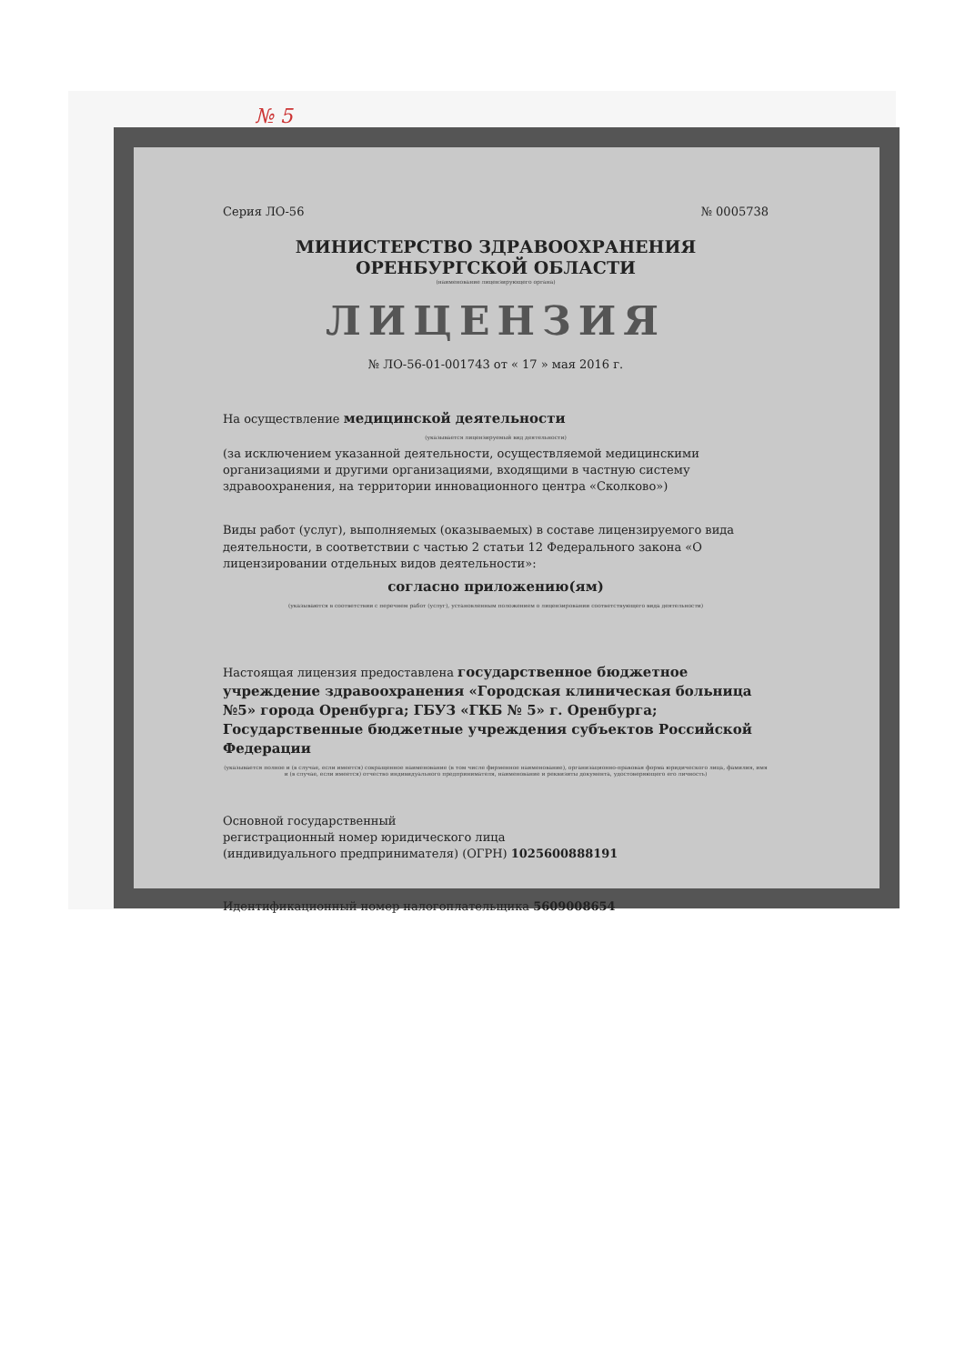№ 5
Серия ЛО-56 № 0005738
МИНИСТЕРСТВО ЗДРАВООХРАНЕНИЯ
ОРЕНБУРГСКОЙ ОБЛАСТИ
(наименование лицензирующего органа)
ЛИЦЕНЗИЯ
№ ЛО-56-01-001743 от « 17 » мая 2016 г.
На осуществление медицинской деятельности
(указывается лицензируемый вид деятельности)
(за исключением указанной деятельности, осуществляемой медицинскими организациями и другими организациями, входящими в частную систему здравоохранения, на территории инновационного центра «Сколково»)
Виды работ (услуг), выполняемых (оказываемых) в составе лицензируемого вида деятельности, в соответствии с частью 2 статьи 12 Федерального закона «О лицензировании отдельных видов деятельности»:
согласно приложению(ям)
(указываются в соответствии с перечнем работ (услуг), установленным положением о лицензировании соответствующего вида деятельности)
Настоящая лицензия предоставлена государственное бюджетное учреждение здравоохранения «Городская клиническая больница №5» города Оренбурга; ГБУЗ «ГКБ № 5» г. Оренбурга; Государственные бюджетные учреждения субъектов Российской Федерации
(указывается полное и (в случае, если имеется) сокращенное наименование (в том числе фирменное наименование), организационно-правовая форма юридического лица, фамилия, имя и (в случае, если имеется) отчество индивидуального предпринимателя, наименование и реквизиты документа, удостоверяющего его личность)
Основной государственный
регистрационный номер юридического лица
(индивидуального предпринимателя) (ОГРН) 1025600888191
Идентификационный номер налогоплательщика 5609008654